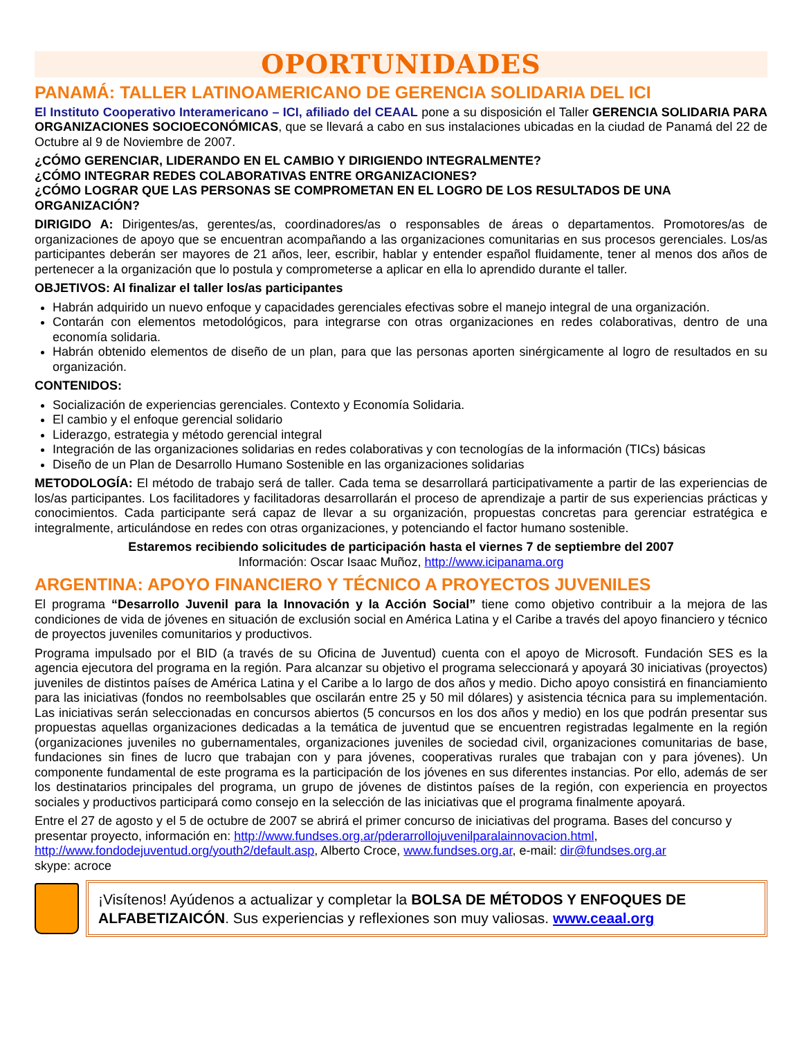OPORTUNIDADES
PANAMÁ: TALLER LATINOAMERICANO DE GERENCIA SOLIDARIA DEL ICI
El Instituto Cooperativo Interamericano – ICI, afiliado del CEAAL pone a su disposición el Taller GERENCIA SOLIDARIA PARA ORGANIZACIONES SOCIOECONÓMICAS, que se llevará a cabo en sus instalaciones ubicadas en la ciudad de Panamá del 22 de Octubre al 9 de Noviembre de 2007.
¿CÓMO GERENCIAR, LIDERANDO EN EL CAMBIO Y DIRIGIENDO INTEGRALMENTE?
¿CÓMO INTEGRAR REDES COLABORATIVAS ENTRE ORGANIZACIONES?
¿CÓMO LOGRAR QUE LAS PERSONAS SE COMPROMETAN EN EL LOGRO DE LOS RESULTADOS DE UNA ORGANIZACIÓN?
DIRIGIDO A: Dirigentes/as, gerentes/as, coordinadores/as o responsables de áreas o departamentos. Promotores/as de organizaciones de apoyo que se encuentran acompañando a las organizaciones comunitarias en sus procesos gerenciales. Los/as participantes deberán ser mayores de 21 años, leer, escribir, hablar y entender español fluidamente, tener al menos dos años de pertenecer a la organización que lo postula y comprometerse a aplicar en ella lo aprendido durante el taller.
OBJETIVOS: Al finalizar el taller los/as participantes
Habrán adquirido un nuevo enfoque y capacidades gerenciales efectivas sobre el manejo integral de una organización.
Contarán con elementos metodológicos, para integrarse con otras organizaciones en redes colaborativas, dentro de una economía solidaria.
Habrán obtenido elementos de diseño de un plan, para que las personas aporten sinérgicamente al logro de resultados en su organización.
CONTENIDOS:
Socialización de experiencias gerenciales. Contexto y Economía Solidaria.
El cambio y el enfoque gerencial solidario
Liderazgo, estrategia y método gerencial integral
Integración de las organizaciones solidarias en redes colaborativas y con tecnologías de la información (TICs) básicas
Diseño de un Plan de Desarrollo Humano Sostenible en las organizaciones solidarias
METODOLOGÍA: El método de trabajo será de taller. Cada tema se desarrollará participativamente a partir de las experiencias de los/as participantes. Los facilitadores y facilitadoras desarrollarán el proceso de aprendizaje a partir de sus experiencias prácticas y conocimientos. Cada participante será capaz de llevar a su organización, propuestas concretas para gerenciar estratégica e integralmente, articulándose en redes con otras organizaciones, y potenciando el factor humano sostenible.
Estaremos recibiendo solicitudes de participación hasta el viernes 7 de septiembre del 2007
Información: Oscar Isaac Muñoz, http://www.icipanama.org
ARGENTINA: APOYO FINANCIERO Y TÉCNICO A PROYECTOS JUVENILES
El programa “Desarrollo Juvenil para la Innovación y la Acción Social” tiene como objetivo contribuir a la mejora de las condiciones de vida de jóvenes en situación de exclusión social en América Latina y el Caribe a través del apoyo financiero y técnico de proyectos juveniles comunitarios y productivos.
Programa impulsado por el BID (a través de su Oficina de Juventud) cuenta con el apoyo de Microsoft. Fundación SES es la agencia ejecutora del programa en la región. Para alcanzar su objetivo el programa seleccionará y apoyará 30 iniciativas (proyectos) juveniles de distintos países de América Latina y el Caribe a lo largo de dos años y medio. Dicho apoyo consistirá en financiamiento para las iniciativas (fondos no reembolsables que oscilarán entre 25 y 50 mil dólares) y asistencia técnica para su implementación. Las iniciativas serán seleccionadas en concursos abiertos (5 concursos en los dos años y medio) en los que podrán presentar sus propuestas aquellas organizaciones dedicadas a la temática de juventud que se encuentren registradas legalmente en la región (organizaciones juveniles no gubernamentales, organizaciones juveniles de sociedad civil, organizaciones comunitarias de base, fundaciones sin fines de lucro que trabajan con y para jóvenes, cooperativas rurales que trabajan con y para jóvenes). Un componente fundamental de este programa es la participación de los jóvenes en sus diferentes instancias. Por ello, además de ser los destinatarios principales del programa, un grupo de jóvenes de distintos países de la región, con experiencia en proyectos sociales y productivos participará como consejo en la selección de las iniciativas que el programa finalmente apoyará.
Entre el 27 de agosto y el 5 de octubre de 2007 se abrirá el primer concurso de iniciativas del programa. Bases del concurso y presentar proyecto, información en: http://www.fundses.org.ar/pderarrollojuvenilparalainnovacion.html, http://www.fondodejuventud.org/youth2/default.asp, Alberto Croce, www.fundses.org.ar, e-mail: dir@fundses.org.ar
skype: acroce
¡Visítenos! Ayúdenos a actualizar y completar la BOLSA DE MÉTODOS Y ENFOQUES DE ALFABETIZAICÓN. Sus experiencias y reflexiones son muy valiosas. www.ceaal.org